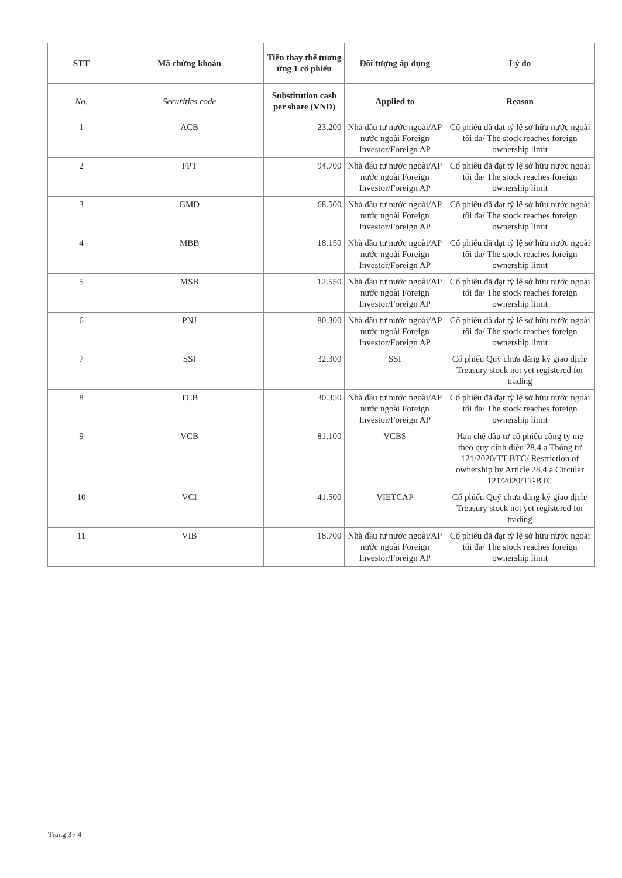| STT | Mã chứng khoán | Tiền thay thế tương ứng 1 cổ phiếu | Đối tượng áp dụng | Lý do |
| --- | --- | --- | --- | --- |
| No. | Securities code | Substitution cash per share (VND) | Applied to | Reason |
| 1 | ACB | 23.200 | Nhà đầu tư nước ngoài/AP nước ngoài Foreign Investor/Foreign AP | Cổ phiếu đã đạt tỷ lệ sở hữu nước ngoài tối đa/ The stock reaches foreign ownership limit |
| 2 | FPT | 94.700 | Nhà đầu tư nước ngoài/AP nước ngoài Foreign Investor/Foreign AP | Cổ phiếu đã đạt tỷ lệ sở hữu nước ngoài tối đa/ The stock reaches foreign ownership limit |
| 3 | GMD | 68.500 | Nhà đầu tư nước ngoài/AP nước ngoài Foreign Investor/Foreign AP | Cổ phiếu đã đạt tỷ lệ sở hữu nước ngoài tối đa/ The stock reaches foreign ownership limit |
| 4 | MBB | 18.150 | Nhà đầu tư nước ngoài/AP nước ngoài Foreign Investor/Foreign AP | Cổ phiếu đã đạt tỷ lệ sở hữu nước ngoài tối đa/ The stock reaches foreign ownership limit |
| 5 | MSB | 12.550 | Nhà đầu tư nước ngoài/AP nước ngoài Foreign Investor/Foreign AP | Cổ phiếu đã đạt tỷ lệ sở hữu nước ngoài tối đa/ The stock reaches foreign ownership limit |
| 6 | PNJ | 80.300 | Nhà đầu tư nước ngoài/AP nước ngoài Foreign Investor/Foreign AP | Cổ phiếu đã đạt tỷ lệ sở hữu nước ngoài tối đa/ The stock reaches foreign ownership limit |
| 7 | SSI | 32.300 | SSI | Cổ phiếu Quỹ chưa đăng ký giao dịch/ Treasury stock not yet registered for trading |
| 8 | TCB | 30.350 | Nhà đầu tư nước ngoài/AP nước ngoài Foreign Investor/Foreign AP | Cổ phiếu đã đạt tỷ lệ sở hữu nước ngoài tối đa/ The stock reaches foreign ownership limit |
| 9 | VCB | 81.100 | VCBS | Hạn chế đầu tư cổ phiếu công ty mẹ theo quy định điều 28.4 a Thông tư 121/2020/TT-BTC/ Restriction of ownership by Article 28.4 a Circular 121/2020/TT-BTC |
| 10 | VCI | 41.500 | VIETCAP | Cổ phiếu Quỹ chưa đăng ký giao dịch/ Treasury stock not yet registered for trading |
| 11 | VIB | 18.700 | Nhà đầu tư nước ngoài/AP nước ngoài Foreign Investor/Foreign AP | Cổ phiếu đã đạt tỷ lệ sở hữu nước ngoài tối đa/ The stock reaches foreign ownership limit |
Trang 3 / 4